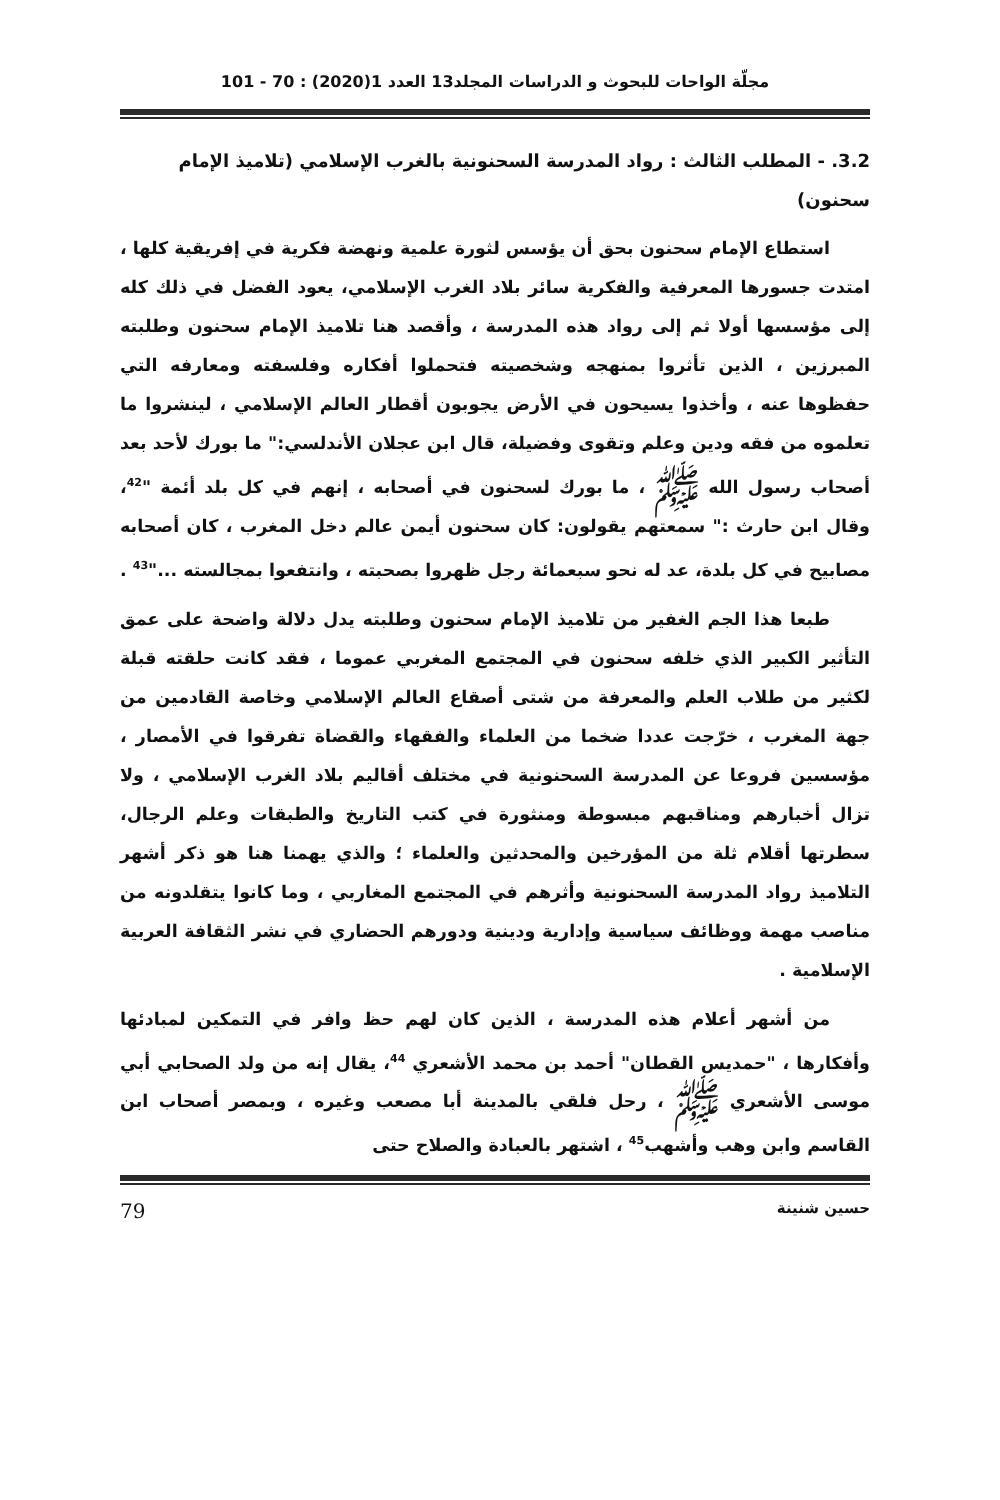مجلّة الواحات للبحوث و الدراسات المجلد13 العدد 1(2020) : 70 - 101
3.2. - المطلب الثالث : رواد المدرسة السحنونية بالغرب الإسلامي (تلاميذ الإمام سحنون)
استطاع الإمام سحنون بحق أن يؤسس لثورة علمية ونهضة فكرية في إفريقية كلها ، امتدت جسورها المعرفية والفكرية سائر بلاد الغرب الإسلامي، يعود الفضل في ذلك كله إلى مؤسسها أولا ثم إلى رواد هذه المدرسة ، وأقصد هنا تلاميذ الإمام سحنون وطلبته المبرزين ، الذين تأثروا بمنهجه وشخصيته فتحملوا أفكاره وفلسفته ومعارفه التي حفظوها عنه ، وأخذوا يسيحون في الأرض يجوبون أقطار العالم الإسلامي ، لينشروا ما تعلموه من فقه ودين وعلم وتقوى وفضيلة، قال ابن عجلان الأندلسي:" ما بورك لأحد بعد أصحاب رسول الله ﷺ ، ما بورك لسحنون في أصحابه ، إنهم في كل بلد أئمة "<sup>42</sup>، وقال ابن حارث :" سمعتهم يقولون: كان سحنون أيمن عالم دخل المغرب ، كان أصحابه مصابيح في كل بلدة، عد له نحو سبعمائة رجل ظهروا بصحبته ، وانتفعوا بمجالسته ..."<sup>43</sup> .
طبعا هذا الجم الغفير من تلاميذ الإمام سحنون وطلبته يدل دلالة واضحة على عمق التأثير الكبير الذي خلفه سحنون في المجتمع المغربي عموما ، فقد كانت حلقته قبلة لكثير من طلاب العلم والمعرفة من شتى أصقاع العالم الإسلامي وخاصة القادمين من جهة المغرب ، خرّجت عددا ضخما من العلماء والفقهاء والقضاة تفرقوا في الأمصار ، مؤسسين فروعا عن المدرسة السحنونية في مختلف أقاليم بلاد الغرب الإسلامي ، ولا تزال أخبارهم ومناقبهم مبسوطة ومنثورة في كتب التاريخ والطبقات وعلم الرجال، سطرتها أقلام ثلة من المؤرخين والمحدثين والعلماء ؛ والذي يهمنا هنا هو ذكر أشهر التلاميذ رواد المدرسة السحنونية وأثرهم في المجتمع المغاربي ، وما كانوا يتقلدونه من مناصب مهمة ووظائف سياسية وإدارية ودينية ودورهم الحضاري في نشر الثقافة العربية الإسلامية .
من أشهر أعلام هذه المدرسة ، الذين كان لهم حظ وافر في التمكين لمبادئها وأفكارها ، "حمديس القطان" أحمد بن محمد الأشعري <sup>44</sup>، يقال إنه من ولد الصحابي أبي موسى الأشعري ﷺ ، رحل فلقي بالمدينة أبا مصعب وغيره ، وبمصر أصحاب ابن القاسم وابن وهب وأشهب<sup>45</sup> ، اشتهر بالعبادة والصلاح حتى
حسين شنينة 79